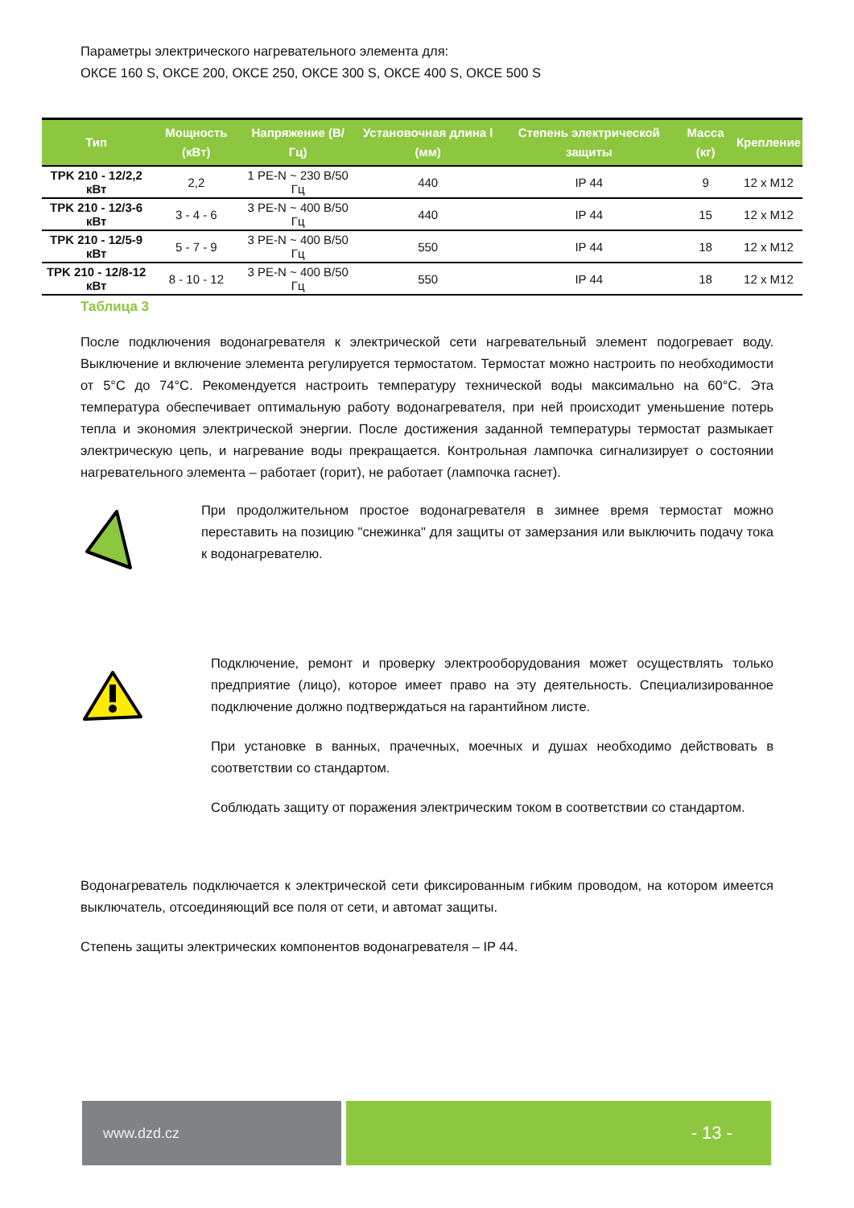Параметры электрического нагревательного элемента для:
ОКСЕ 160 S, ОКСЕ 200, ОКСЕ 250, ОКСЕ 300 S, ОКСЕ 400 S, ОКСЕ 500 S
| Тип | Мощность (кВт) | Напряжение (В/Гц) | Установочная длина l (мм) | Степень электрической защиты | Масса (кг) | Крепление |
| --- | --- | --- | --- | --- | --- | --- |
| TPK 210 - 12/2,2 кВт | 2,2 | 1 PE-N ~ 230 В/50 Гц | 440 | IP 44 | 9 | 12 x M12 |
| TPK 210 - 12/3-6 кВт | 3 - 4 - 6 | 3 PE-N ~ 400 В/50 Гц | 440 | IP 44 | 15 | 12 x M12 |
| TPK 210 - 12/5-9 кВт | 5 - 7 - 9 | 3 PE-N ~ 400 В/50 Гц | 550 | IP 44 | 18 | 12 x M12 |
| TPK 210 - 12/8-12 кВт | 8 - 10 - 12 | 3 PE-N ~ 400 В/50 Гц | 550 | IP 44 | 18 | 12 x M12 |
Таблица 3
После подключения водонагревателя к электрической сети нагревательный элемент подогревает воду. Выключение и включение элемента регулируется термостатом. Термостат можно настроить по необходимости от 5°C до 74°C. Рекомендуется настроить температуру технической воды максимально на 60°C. Эта температура обеспечивает оптимальную работу водонагревателя, при ней происходит уменьшение потерь тепла и экономия электрической энергии. После достижения заданной температуры термостат размыкает электрическую цепь, и нагревание воды прекращается. Контрольная лампочка сигнализирует о состоянии нагревательного элемента – работает (горит), не работает (лампочка гаснет).
При продолжительном простое водонагревателя в зимнее время термостат можно переставить на позицию "снежинка" для защиты от замерзания или выключить подачу тока к водонагревателю.
Подключение, ремонт и проверку электрооборудования может осуществлять только предприятие (лицо), которое имеет право на эту деятельность. Специализированное подключение должно подтверждаться на гарантийном листе.
При установке в ванных, прачечных, моечных и душах необходимо действовать в соответствии со стандартом.
Соблюдать защиту от поражения электрическим током в соответствии со стандартом.
Водонагреватель подключается к электрической сети фиксированным гибким проводом, на котором имеется выключатель, отсоединяющий все поля от сети, и автомат защиты.
Степень защиты электрических компонентов водонагревателя – IP 44.
www.dzd.cz
- 13 -